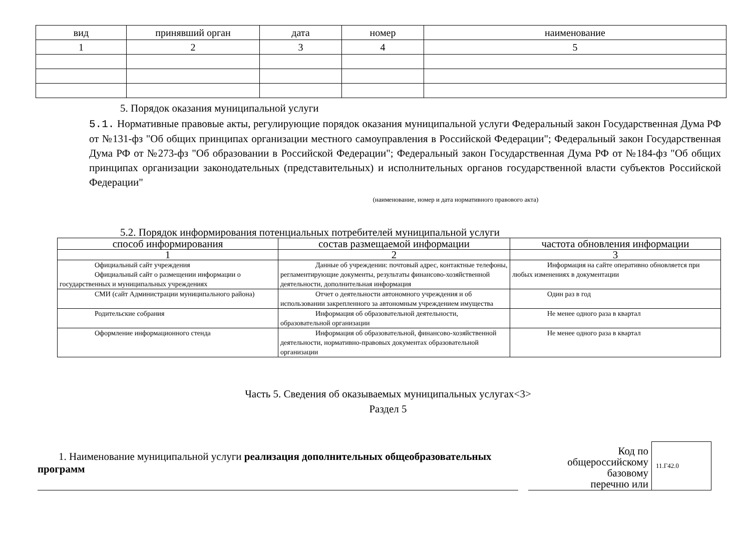| вид | принявший орган | дата | номер | наименование |
| --- | --- | --- | --- | --- |
| 1 | 2 | 3 | 4 | 5 |
5. Порядок оказания муниципальной услуги
5.1. Нормативные правовые акты, регулирующие порядок оказания муниципальной услуги Федеральный закон Государственная Дума РФ от №131-фз "Об общих принципах организации местного самоуправления в Российской Федерации"; Федеральный закон Государственная Дума РФ от №273-фз "Об образовании в Российской Федерации"; Федеральный закон Государственная Дума РФ от №184-фз "Об общих принципах организации законодательных (представительных) и исполнительных органов государственной власти субъектов Российской Федерации"
(наименование, номер и дата нормативного правового акта)
5.2. Порядок информирования потенциальных потребителей муниципальной услуги
| способ информирования | состав размещаемой информации | частота обновления информации |
| --- | --- | --- |
| 1 | 2 | 3 |
| Официальный сайт учреждения Официальный сайт о размещении информации о государственных и муниципальных учреждениях | Данные об учреждении: почтовый адрес, контактные телефоны, регламентирующие документы, результаты финансово-хозяйственной деятельности, дополнительная информация | Информация на сайте оперативно обновляется при любых изменениях в документации |
| СМИ (сайт Администрации муниципального района) | Отчет о деятельности автономного учреждения и об использовании закрепленного за автономным учреждением имущества | Один раз в год |
| Родительские собрания | Информация об образовательной деятельности, образовательной организации | Не менее одного раза в квартал |
| Оформление информационного стенда | Информация об образовательной, финансово-хозяйственной деятельности, нормативно-правовых документах образовательной организации | Не менее одного раза в квартал |
Часть 5. Сведения об оказываемых муниципальных услугах<3>
Раздел 5
1. Наименование муниципальной услуги реализация дополнительных общеобразовательных программ
Код по
общероссийскому
базовому
перечню или
11.Г42.0